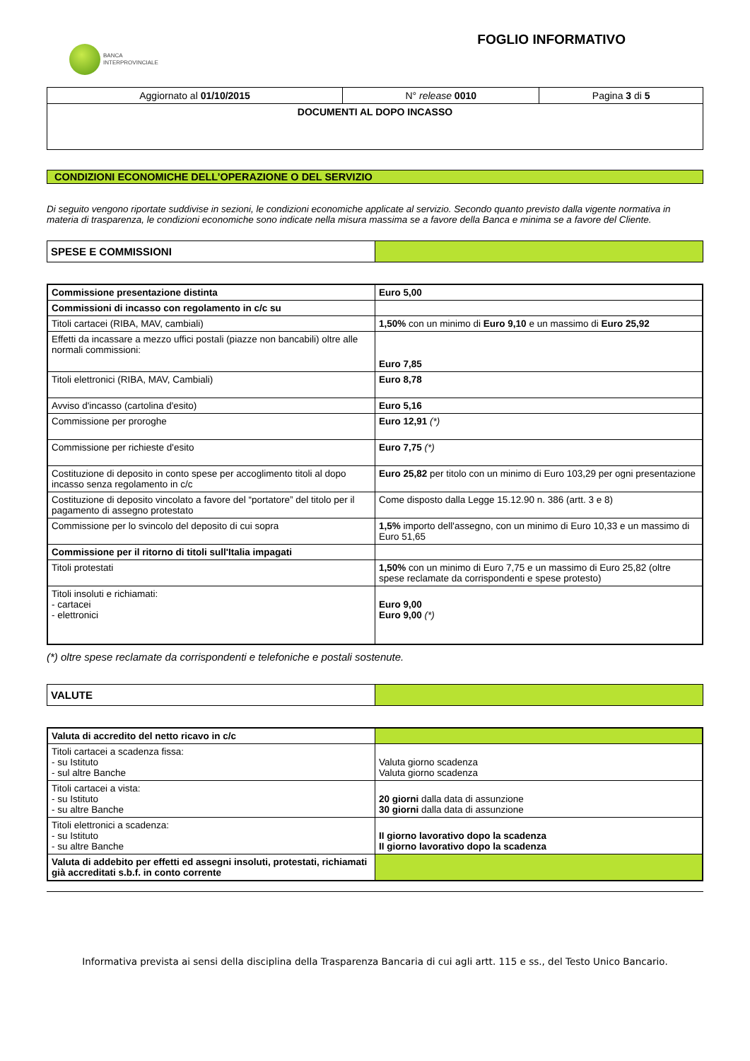BANCA
INTERPROVINCIALE
FOGLIO INFORMATIVO
| Aggiornato al 01/10/2015 | N° release 0010 | Pagina 3 di 5 |
| DOCUMENTI AL DOPO INCASSO | | |
CONDIZIONI ECONOMICHE DELL’OPERAZIONE O DEL SERVIZIO
Di seguito vengono riportate suddivise in sezioni, le condizioni economiche applicate al servizio. Secondo quanto previsto dalla vigente normativa in materia di trasparenza, le condizioni economiche sono indicate nella misura massima se a favore della Banca e minima se a favore del Cliente.
| SPESE E COMMISSIONI | |
| Commissione presentazione distinta | Euro 5,00 |
| Commissioni di incasso con regolamento in c/c su | |
| Titoli cartacei (RIBA, MAV, cambiali) | 1,50% con un minimo di Euro 9,10 e un massimo di Euro 25,92 |
| Effetti da incassare a mezzo uffici postali (piazze non bancabili) oltre alle normali commissioni: | Euro 7,85 |
| Titoli elettronici (RIBA, MAV, Cambiali) | Euro 8,78 |
| Avviso d'incasso (cartolina d'esito) | Euro 5,16 |
| Commissione per proroghe | Euro 12,91 (*) |
| Commissione per richieste d'esito | Euro 7,75 (*) |
| Costituzione di deposito in conto spese per accoglimento titoli al dopo incasso senza regolamento in c/c | Euro 25,82 per titolo con un minimo di Euro 103,29 per ogni presentazione |
| Costituzione di deposito vincolato a favore del “portatore” del titolo per il pagamento di assegno protestato | Come disposto dalla Legge 15.12.90 n. 386 (artt. 3 e 8) |
| Commissione per lo svincolo del deposito di cui sopra | 1,5% importo dell'assegno, con un minimo di Euro 10,33 e un massimo di Euro 51,65 |
| Commissione per il ritorno di titoli sull'Italia impagati | |
| Titoli protestati | 1,50% con un minimo di Euro 7,75 e un massimo di Euro 25,82 (oltre spese reclamate da corrispondenti e spese protesto) |
| Titoli insoluti e richiamati: - cartacei - elettronici | Euro 9,00 Euro 9,00 (*) |
(*) oltre spese reclamate da corrispondenti e telefoniche e postali sostenute.
| VALUTE | |
| Valuta di accredito del netto ricavo in c/c | |
| Titoli cartacei a scadenza fissa: - su Istituto - sul altre Banche | Valuta giorno scadenza Valuta giorno scadenza |
| Titoli cartacei a vista: - su Istituto - su altre Banche | 20 giorni dalla data di assunzione 30 giorni dalla data di assunzione |
| Titoli elettronici a scadenza: - su Istituto - su altre Banche | II giorno lavorativo dopo la scadenza II giorno lavorativo dopo la scadenza |
| Valuta di addebito per effetti ed assegni insoluti, protestati, richiamati già accreditati s.b.f. in conto corrente | |
Informativa prevista ai sensi della disciplina della Trasparenza Bancaria di cui agli artt. 115 e ss., del Testo Unico Bancario.